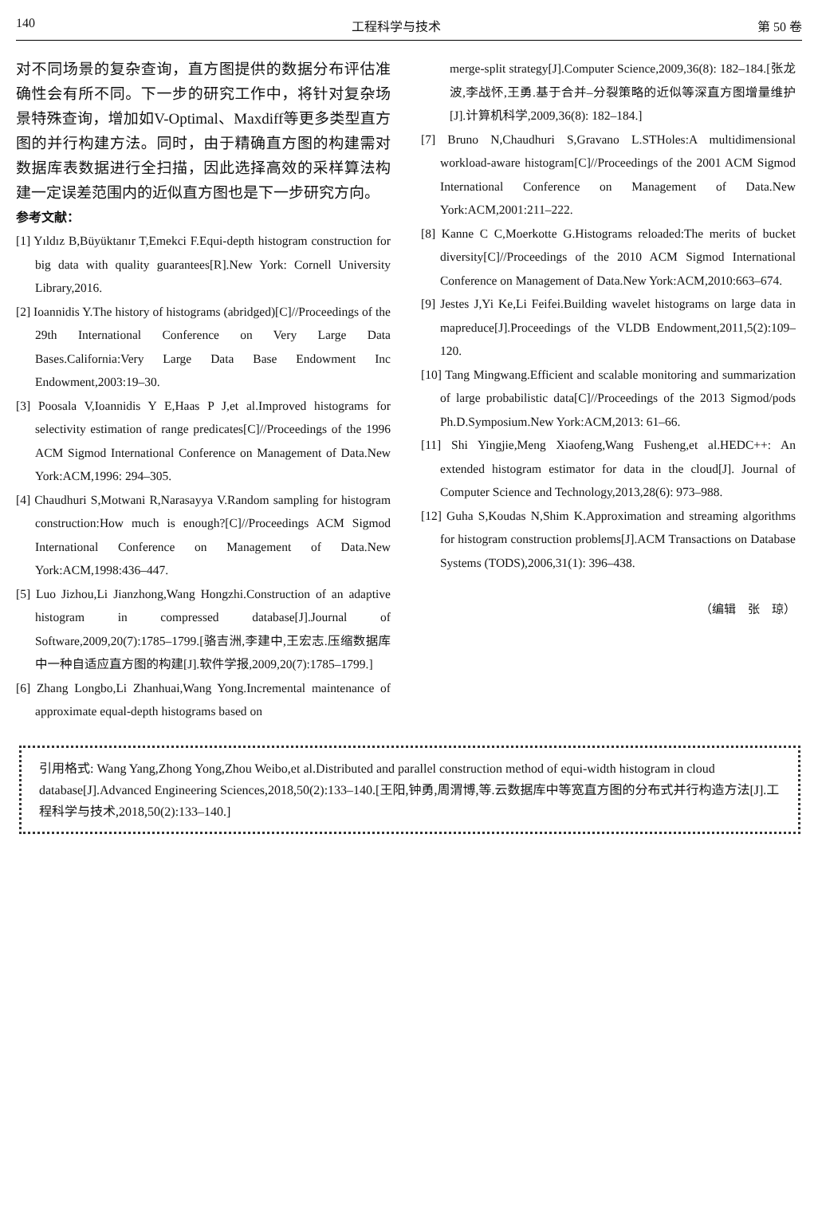140 工程科学与技术 第 50 卷
对不同场景的复杂查询，直方图提供的数据分布评估准确性会有所不同。下一步的研究工作中，将针对复杂场景特殊查询，增加如V-Optimal、Maxdiff等更多类型直方图的并行构建方法。同时，由于精确直方图的构建需对数据库表数据进行全扫描，因此选择高效的采样算法构建一定误差范围内的近似直方图也是下一步研究方向。
参考文献：
[1] Yıldız B,Büyüktanır T,Emekci F.Equi-depth histogram construction for big data with quality guarantees[R].New York: Cornell University Library,2016.
[2] Ioannidis Y.The history of histograms (abridged)[C]//Proceedings of the 29th International Conference on Very Large Data Bases.California:Very Large Data Base Endowment Inc Endowment,2003:19–30.
[3] Poosala V,Ioannidis Y E,Haas P J,et al.Improved histograms for selectivity estimation of range predicates[C]//Proceedings of the 1996 ACM Sigmod International Conference on Management of Data.New York:ACM,1996: 294–305.
[4] Chaudhuri S,Motwani R,Narasayya V.Random sampling for histogram construction:How much is enough?[C]//Proceedings ACM Sigmod International Conference on Management of Data.New York:ACM,1998:436–447.
[5] Luo Jizhou,Li Jianzhong,Wang Hongzhi.Construction of an adaptive histogram in compressed database[J].Journal of Software,2009,20(7):1785–1799.[骆吉洲,李建中,王宏志.压缩数据库中一种自适应直方图的构建[J].软件学报,2009,20(7):1785–1799.]
[6] Zhang Longbo,Li Zhanhuai,Wang Yong.Incremental maintenance of approximate equal-depth histograms based on
merge-split strategy[J].Computer Science,2009,36(8): 182–184.[张龙波,李战怀,王勇.基于合并–分裂策略的近似等深直方图增量维护[J].计算机科学,2009,36(8): 182–184.]
[7] Bruno N,Chaudhuri S,Gravano L.STHoles:A multidimensional workload-aware histogram[C]//Proceedings of the 2001 ACM Sigmod International Conference on Management of Data.New York:ACM,2001:211–222.
[8] Kanne C C,Moerkotte G.Histograms reloaded:The merits of bucket diversity[C]//Proceedings of the 2010 ACM Sigmod International Conference on Management of Data.New York:ACM,2010:663–674.
[9] Jestes J,Yi Ke,Li Feifei.Building wavelet histograms on large data in mapreduce[J].Proceedings of the VLDB Endowment,2011,5(2):109–120.
[10] Tang Mingwang.Efficient and scalable monitoring and summarization of large probabilistic data[C]//Proceedings of the 2013 Sigmod/pods Ph.D.Symposium.New York:ACM,2013: 61–66.
[11] Shi Yingjie,Meng Xiaofeng,Wang Fusheng,et al.HEDC++: An extended histogram estimator for data in the cloud[J]. Journal of Computer Science and Technology,2013,28(6): 973–988.
[12] Guha S,Koudas N,Shim K.Approximation and streaming algorithms for histogram construction problems[J].ACM Transactions on Database Systems (TODS),2006,31(1): 396–438.
（编辑　张　琼）
引用格式: Wang Yang,Zhong Yong,Zhou Weibo,et al.Distributed and parallel construction method of equi-width histogram in cloud database[J].Advanced Engineering Sciences,2018,50(2):133–140.[王阳,钟勇,周渭博,等.云数据库中等宽直方图的分布式并行构造方法[J].工程科学与技术,2018,50(2):133–140.]